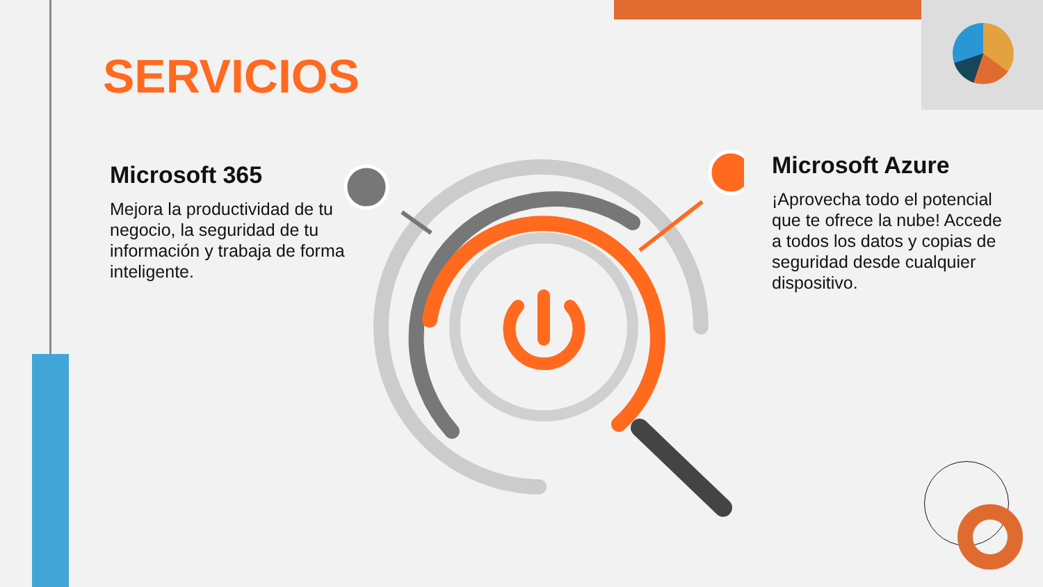SERVICIOS
Microsoft 365
Mejora la productividad de tu negocio, la seguridad de tu información y trabaja de forma inteligente.
Microsoft Azure
¡Aprovecha todo el potencial que te ofrece la nube! Accede a todos los datos y copias de seguridad desde cualquier dispositivo.